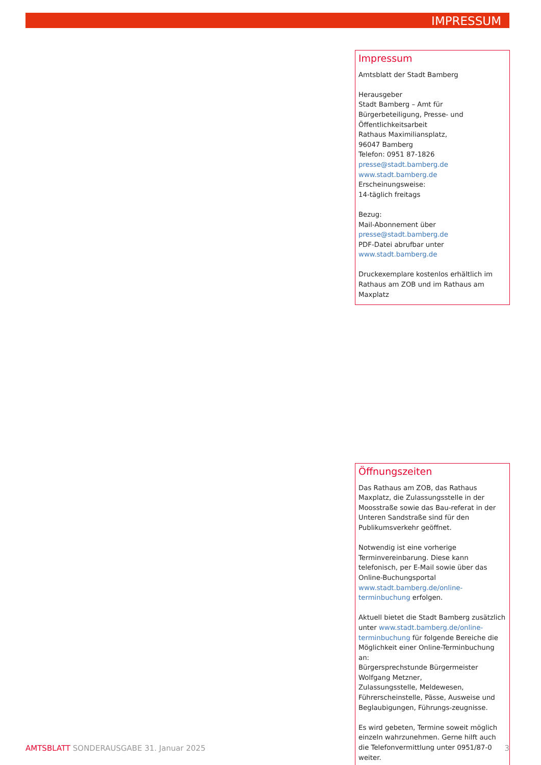IMPRESSUM
Impressum
Amtsblatt der Stadt Bamberg
Herausgeber
Stadt Bamberg – Amt für Bürgerbeteiligung, Presse- und Öffentlichkeitsarbeit
Rathaus Maximiliansplatz,
96047 Bamberg
Telefon: 0951 87-1826
presse@stadt.bamberg.de
www.stadt.bamberg.de
Erscheinungsweise:
14-täglich freitags
Bezug:
Mail-Abonnement über
presse@stadt.bamberg.de
PDF-Datei abrufbar unter
www.stadt.bamberg.de
Druckexemplare kostenlos erhältlich im Rathaus am ZOB und im Rathaus am Maxplatz
Öffnungszeiten
Das Rathaus am ZOB, das Rathaus Maxplatz, die Zulassungsstelle in der Moosstraße sowie das Bau-referat in der Unteren Sandstraße sind für den Publikumsverkehr geöffnet.
Notwendig ist eine vorherige Terminvereinbarung. Diese kann telefonisch, per E-Mail sowie über das Online-Buchungsportal www.stadt.bamberg.de/online-terminbuchung erfolgen.
Aktuell bietet die Stadt Bamberg zusätzlich unter www.stadt.bamberg.de/online-terminbuchung für folgende Bereiche die Möglichkeit einer Online-Terminbuchung an:
Bürgersprechstunde Bürgermeister Wolfgang Metzner,
Zulassungsstelle, Meldewesen, Führerscheinstelle, Pässe, Ausweise und Beglaubigungen, Führungs-zeugnisse.
Es wird gebeten, Termine soweit möglich einzeln wahrzunehmen. Gerne hilft auch die Telefonvermittlung unter 0951/87-0 weiter.
AMTSBLATT SONDERAUSGABE 31. Januar 2025 3